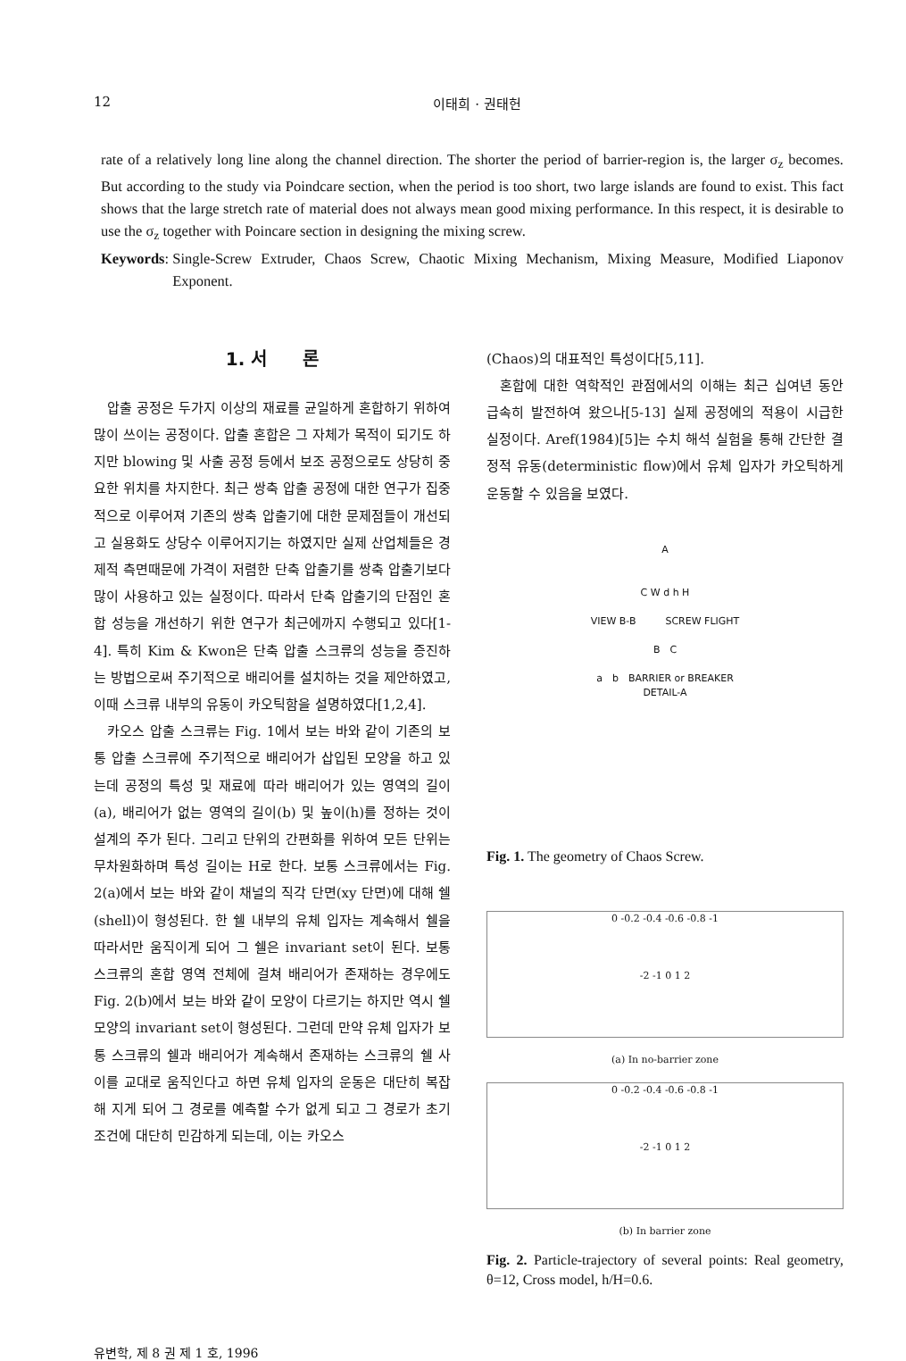12 이태희 · 권태헌
rate of a relatively long line along the channel direction. The shorter the period of barrier-region is, the larger σ<sub>z</sub> becomes. But according to the study via Poindcare section, when the period is too short, two large islands are found to exist. This fact shows that the large stretch rate of material does not always mean good mixing performance. In this respect, it is desirable to use the σ<sub>z</sub> together with Poincare section in designing the mixing screw.
Keywords: Single-Screw Extruder, Chaos Screw, Chaotic Mixing Mechanism, Mixing Measure, Modified Liaponov Exponent.
1. 서　　론
압출 공정은 두가지 이상의 재료를 균일하게 혼합하기 위하여 많이 쓰이는 공정이다. 압출 혼합은 그 자체가 목적이 되기도 하지만 blowing 및 사출 공정 등에서 보조 공정으로도 상당히 중요한 위치를 차지한다. 최근 쌍축 압출 공정에 대한 연구가 집중적으로 이루어져 기존의 쌍축 압출기에 대한 문제점들이 개선되고 실용화도 상당수 이루어지기는 하였지만 실제 산업체들은 경제적 측면때문에 가격이 저렴한 단축 압출기를 쌍축 압출기보다 많이 사용하고 있는 실정이다. 따라서 단축 압출기의 단점인 혼합 성능을 개선하기 위한 연구가 최근에까지 수행되고 있다[1-4]. 특히 Kim & Kwon은 단축 압출 스크류의 성능을 증진하는 방법으로써 주기적으로 배리어를 설치하는 것을 제안하였고, 이때 스크류 내부의 유동이 카오틱함을 설명하였다[1,2,4].
카오스 압출 스크류는 Fig. 1에서 보는 바와 같이 기존의 보통 압출 스크류에 주기적으로 배리어가 삽입된 모양을 하고 있는데 공정의 특성 및 재료에 따라 배리어가 있는 영역의 길이(a), 배리어가 없는 영역의 길이(b) 및 높이(h)를 정하는 것이 설계의 주가 된다. 그리고 단위의 간편화를 위하여 모든 단위는 무차원화하며 특성 길이는 H로 한다. 보통 스크류에서는 Fig. 2(a)에서 보는 바와 같이 채널의 직각 단면(xy 단면)에 대해 쉘(shell)이 형성된다. 한 쉘 내부의 유체 입자는 계속해서 쉘을 따라서만 움직이게 되어 그 쉘은 invariant set이 된다. 보통 스크류의 혼합 영역 전체에 걸쳐 배리어가 존재하는 경우에도 Fig. 2(b)에서 보는 바와 같이 모양이 다르기는 하지만 역시 쉘 모양의 invariant set이 형성된다. 그런데 만약 유체 입자가 보통 스크류의 쉘과 배리어가 계속해서 존재하는 스크류의 쉘 사이를 교대로 움직인다고 하면 유체 입자의 운동은 대단히 복잡해 지게 되어 그 경로를 예측할 수가 없게 되고 그 경로가 초기 조건에 대단히 민감하게 되는데, 이는 카오스
(Chaos)의 대표적인 특성이다[5,11].
혼합에 대한 역학적인 관점에서의 이해는 최근 십여년 동안 급속히 발전하여 왔으나[5-13] 실제 공정에의 적용이 시급한 실정이다. Aref(1984)[5]는 수치 해석 실험을 통해 간단한 결정적 유동(deterministic flow)에서 유체 입자가 카오틱하게 운동할 수 있음을 보였다.
A
C W d h H
VIEW B-B　　　SCREW FLIGHT
B　C
a　b　BARRIER or BREAKER
DETAIL-A
Fig. 1. The geometry of Chaos Screw.
0 -0.2 -0.4 -0.6 -0.8 -1
-2 -1 0 1 2
(a) In no-barrier zone
0 -0.2 -0.4 -0.6 -0.8 -1
-2 -1 0 1 2
(b) In barrier zone
Fig. 2. Particle-trajectory of several points: Real geometry, θ=12, Cross model, h/H=0.6.
유변학, 제 8 권 제 1 호, 1996